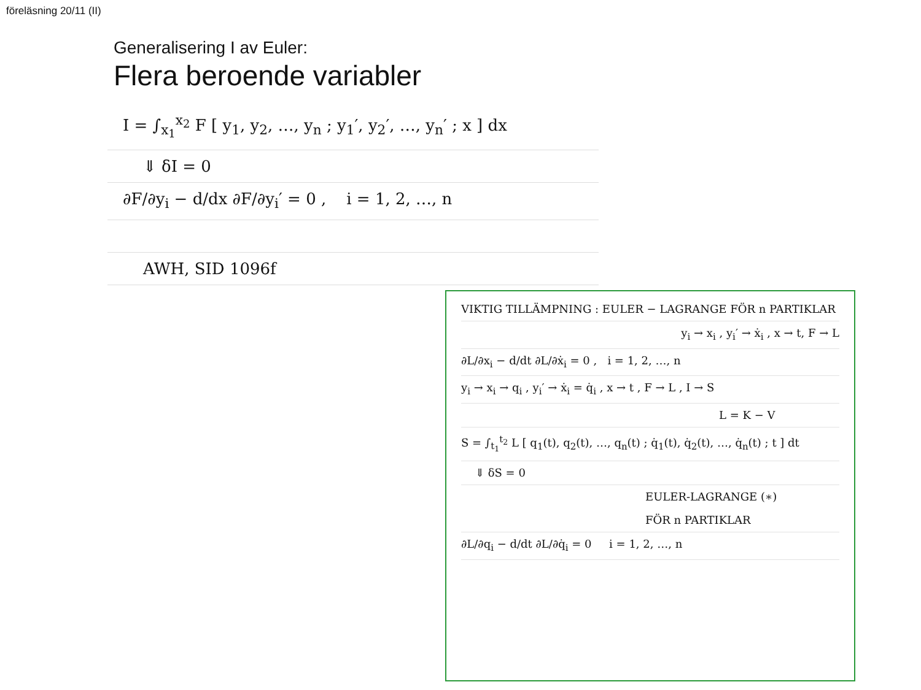föreläsning 20/11 (II)
Generalisering I av Euler:
Flera beroende variabler
I = ∫<sub>x<sub>1</sub></sub><sup>x<sub>2</sub></sup> F [ y<sub>1</sub>, y<sub>2</sub>, …, y<sub>n</sub> ; y<sub>1</sub>′, y<sub>2</sub>′, …, y<sub>n</sub>′ ; x ] dx
⇓ δI = 0
∂F/∂y<sub>i</sub> − d/dx ∂F/∂y<sub>i</sub>′ = 0 , i = 1, 2, …, n
AWH, SID 1096f
VIKTIG TILLÄMPNING : EULER − LAGRANGE FÖR n PARTIKLAR
y<sub>i</sub> → x<sub>i</sub> , y<sub>i</sub>′ → ẋ<sub>i</sub> , x → t, F → L
∂L/∂x<sub>i</sub> − d/dt ∂L/∂ẋ<sub>i</sub> = 0 , i = 1, 2, …, n
y<sub>i</sub> → x<sub>i</sub> → q<sub>i</sub> , y<sub>i</sub>′ → ẋ<sub>i</sub> = q̇<sub>i</sub> , x → t , F → L , I → S
L = K − V
S = ∫<sub>t<sub>1</sub></sub><sup>t<sub>2</sub></sup> L [ q<sub>1</sub>(t), q<sub>2</sub>(t), …, q<sub>n</sub>(t) ; q̇<sub>1</sub>(t), q̇<sub>2</sub>(t), …, q̇<sub>n</sub>(t) ; t ] dt
⇓ δS = 0
EULER-LAGRANGE (∗)
FÖR n PARTIKLAR
∂L/∂q<sub>i</sub> − d/dt ∂L/∂q̇<sub>i</sub> = 0 i = 1, 2, …, n